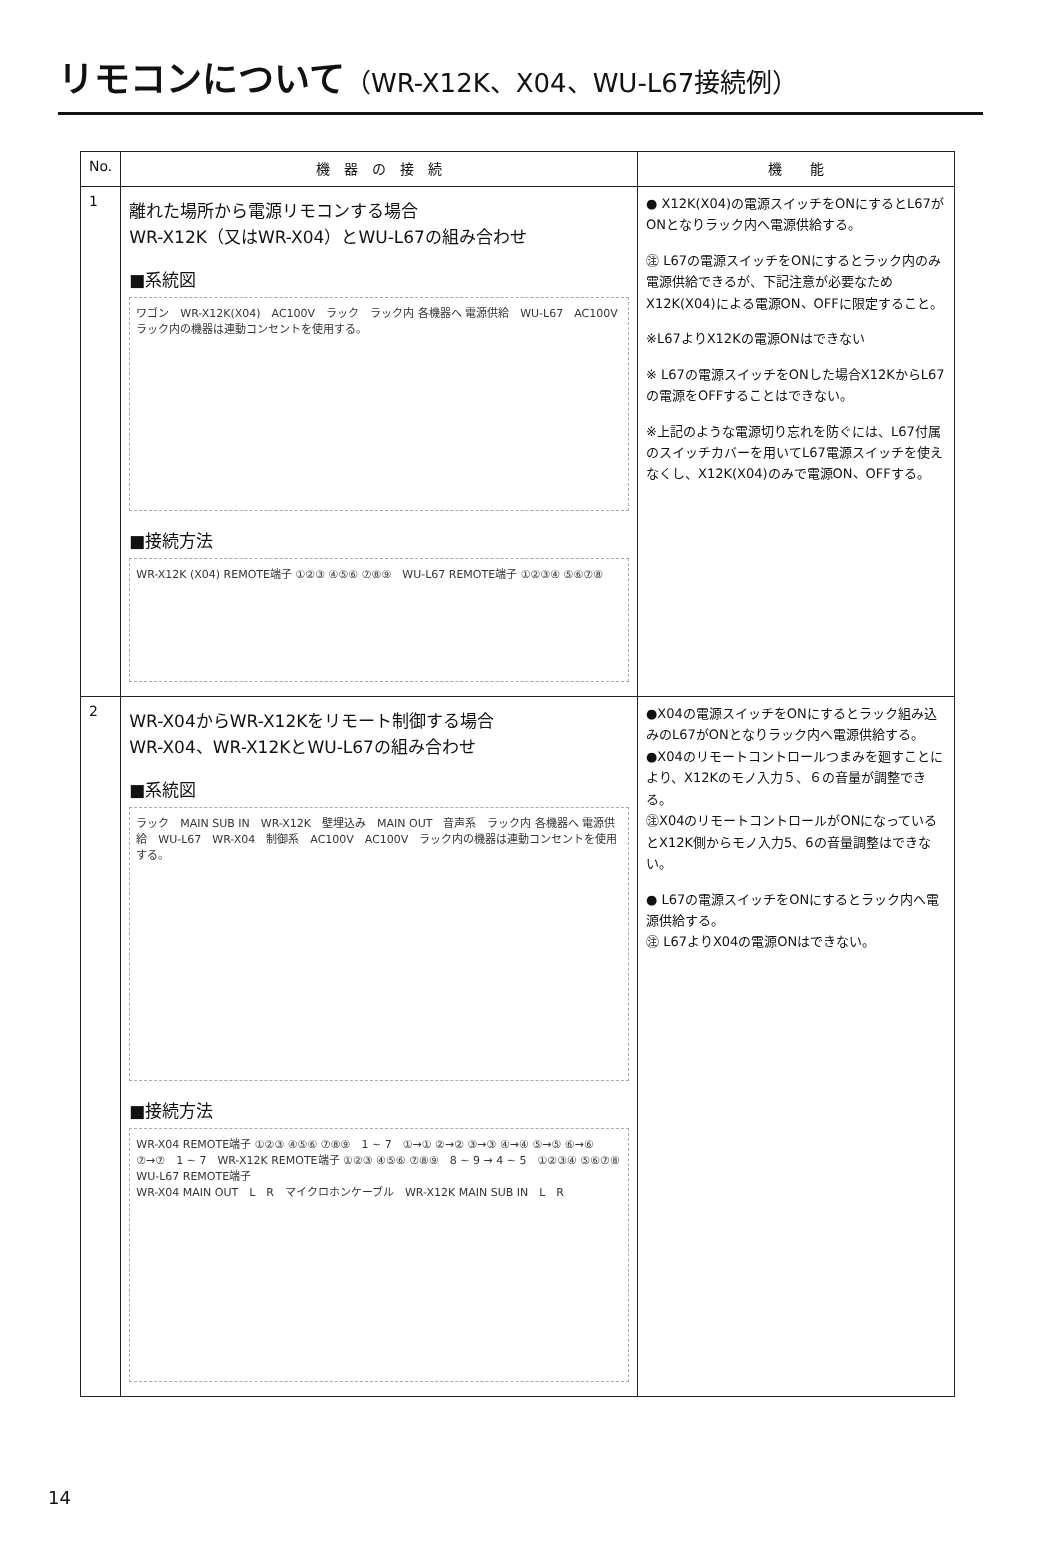リモコンについて（WR-X12K、X04、WU-L67接続例）
| No. | 機 器 の 接 続 | 機 能 |
| --- | --- | --- |
| 1 | 離れた場所から電源リモコンする場合 WR-X12K（又はWR-X04）とWU-L67の組み合わせ ■系統図 ワゴン WR-X12K(X04) AC100V ラック ラック内 各機器へ 電源供給 WU-L67 AC100V ラック内の機器は連動コンセントを使用する。 ■接続方法 WR-X12K (X04) REMOTE端子 ①②③ ④⑤⑥ ⑦⑧⑨ WU-L67 REMOTE端子 ①②③④ ⑤⑥⑦⑧ | ● X12K(X04)の電源スイッチをONにするとL67がONとなりラック内へ電源供給する。 ㊟ L67の電源スイッチをONにするとラック内のみ電源供給できるが、下記注意が必要なためX12K(X04)による電源ON、OFFに限定すること。 ※L67よりX12Kの電源ONはできない ※ L67の電源スイッチをONした場合X12KからL67の電源をOFFすることはできない。 ※上記のような電源切り忘れを防ぐには、L67付属のスイッチカバーを用いてL67電源スイッチを使えなくし、X12K(X04)のみで電源ON、OFFする。 |
| 2 | WR-X04からWR-X12Kをリモート制御する場合 WR-X04、WR-X12KとWU-L67の組み合わせ ■系統図 ラック MAIN SUB IN WR-X12K 壁埋込み MAIN OUT 音声系 ラック内 各機器へ 電源供給 WU-L67 WR-X04 制御系 AC100V AC100V ラック内の機器は連動コンセントを使用する。 ■接続方法 WR-X04 REMOTE端子 ①②③ ④⑤⑥ ⑦⑧⑨ 1 ~ 7 ①→① ②→② ③→③ ④→④ ⑤→⑤ ⑥→⑥ ⑦→⑦ 1 ~ 7 WR-X12K REMOTE端子 ①②③ ④⑤⑥ ⑦⑧⑨ 8 ~ 9 → 4 ~ 5 ①②③④ ⑤⑥⑦⑧ WU-L67 REMOTE端子 WR-X04 MAIN OUT L R マイクロホンケーブル WR-X12K MAIN SUB IN L R | ●X04の電源スイッチをONにするとラック組み込みのL67がONとなりラック内へ電源供給する。 ●X04のリモートコントロールつまみを廻すことにより、X12Kのモノ入力５、６の音量が調整できる。 ㊟X04のリモートコントロールがONになっているとX12K側からモノ入力5、6の音量調整はできない。 ● L67の電源スイッチをONにするとラック内へ電源供給する。 ㊟ L67よりX04の電源ONはできない。 |
14